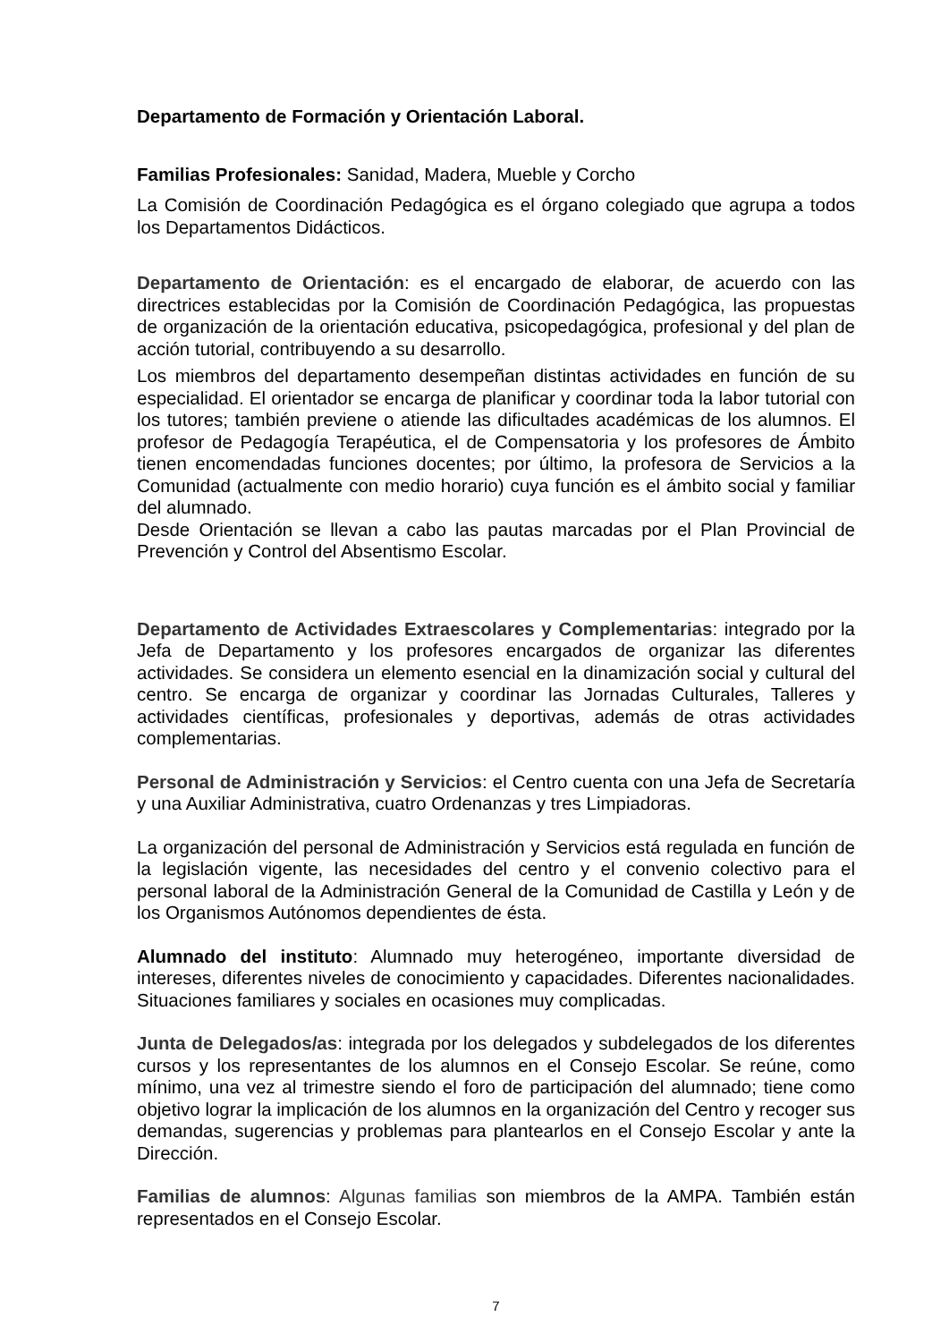Departamento de Formación y Orientación Laboral.
Familias Profesionales: Sanidad, Madera, Mueble y Corcho
La Comisión de Coordinación Pedagógica es el órgano colegiado que agrupa a todos los Departamentos Didácticos.
Departamento de Orientación: es el encargado de elaborar, de acuerdo con las directrices establecidas por la Comisión de Coordinación Pedagógica, las propuestas de organización de la orientación educativa, psicopedagógica, profesional y del plan de acción tutorial, contribuyendo a su desarrollo.
Los miembros del departamento desempeñan distintas actividades en función de su especialidad. El orientador se encarga de planificar y coordinar toda la labor tutorial con los tutores; también previene o atiende las dificultades académicas de los alumnos. El profesor de Pedagogía Terapéutica, el de Compensatoria y los profesores de Ámbito tienen encomendadas funciones docentes; por último, la profesora de Servicios a la Comunidad (actualmente con medio horario) cuya función es el ámbito social y familiar del alumnado.
Desde Orientación se llevan a cabo las pautas marcadas por el Plan Provincial de Prevención y Control del Absentismo Escolar.
Departamento de Actividades Extraescolares y Complementarias: integrado por la Jefa de Departamento y los profesores encargados de organizar las diferentes actividades. Se considera un elemento esencial en la dinamización social y cultural del centro. Se encarga de organizar y coordinar las Jornadas Culturales, Talleres y actividades científicas, profesionales y deportivas, además de otras actividades complementarias.
Personal de Administración y Servicios: el Centro cuenta con una Jefa de Secretaría y una Auxiliar Administrativa, cuatro Ordenanzas y tres Limpiadoras.
La organización del personal de Administración y Servicios está regulada en función de la legislación vigente, las necesidades del centro y el convenio colectivo para el personal laboral de la Administración General de la Comunidad de Castilla y León y de los Organismos Autónomos dependientes de ésta.
Alumnado del instituto: Alumnado muy heterogéneo, importante diversidad de intereses, diferentes niveles de conocimiento y capacidades. Diferentes nacionalidades. Situaciones familiares y sociales en ocasiones muy complicadas.
Junta de Delegados/as: integrada por los delegados y subdelegados de los diferentes cursos y los representantes de los alumnos en el Consejo Escolar. Se reúne, como mínimo, una vez al trimestre siendo el foro de participación del alumnado; tiene como objetivo lograr la implicación de los alumnos en la organización del Centro y recoger sus demandas, sugerencias y problemas para plantearlos en el Consejo Escolar y ante la Dirección.
Familias de alumnos: Algunas familias son miembros de la AMPA. También están representados en el Consejo Escolar.
7